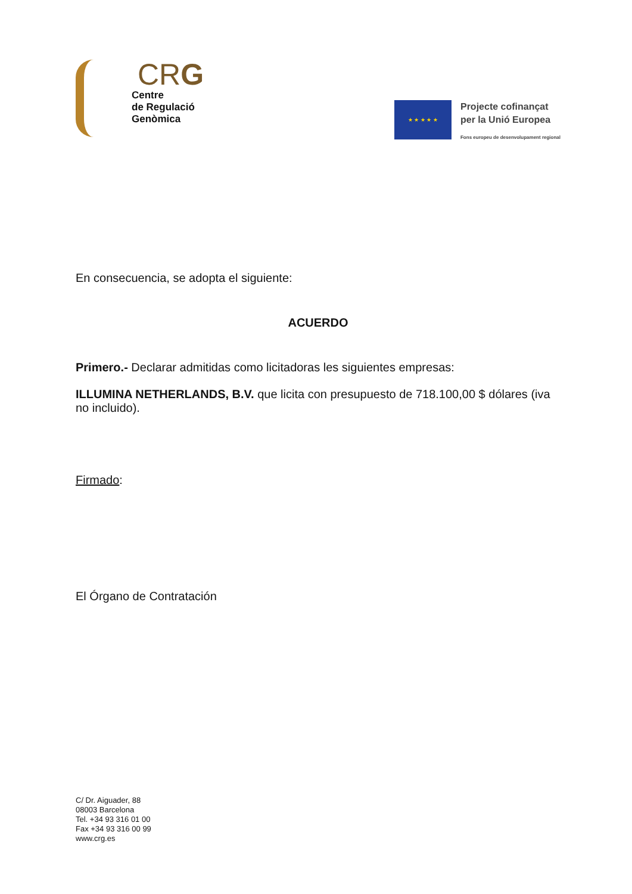CRG
Centre
de Regulació
Genòmica
★ ★ ★ ★ ★
Projecte cofinançat
per la Unió Europea
Fons europeu de desenvolupament regional
En consecuencia, se adopta el siguiente:
ACUERDO
Primero.- Declarar admitidas como licitadoras les siguientes empresas:
ILLUMINA NETHERLANDS, B.V. que licita con presupuesto de 718.100,00 $ dólares (iva no incluido).
Firmado:
El Órgano de Contratación
C/ Dr. Aiguader, 88
08003 Barcelona
Tel. +34 93 316 01 00
Fax +34 93 316 00 99
www.crg.es